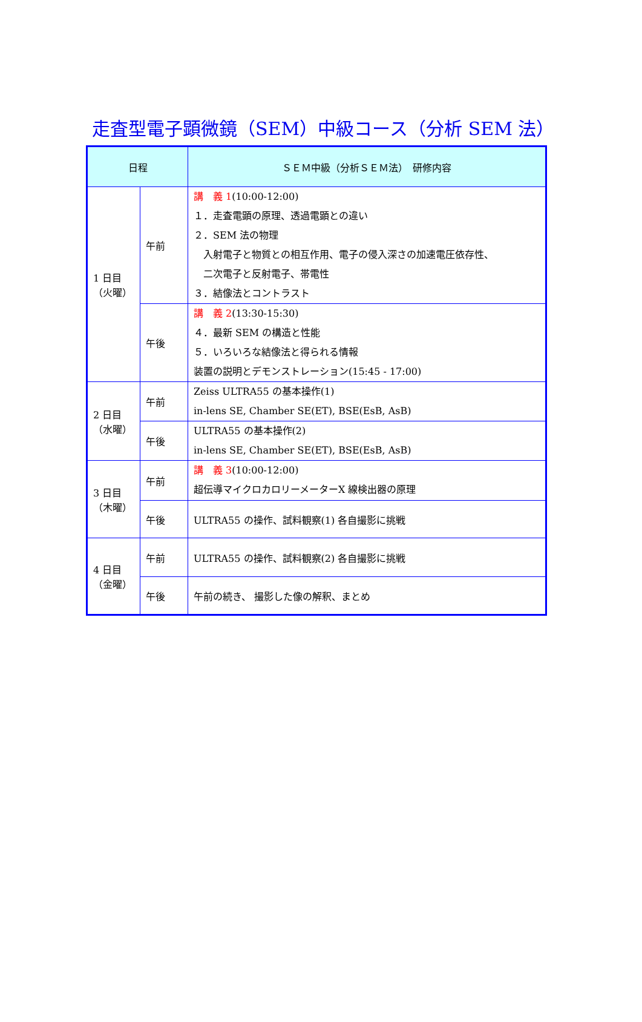走査型電子顕微鏡（SEM）中級コース（分析 SEM 法）
| 日程 | | ＳＥＭ中級（分析ＳＥＭ法） 研修内容 |
| --- | --- | --- |
| 1 日目 （火曜） | 午前 | 講 義 1 (10:00-12:00) １．走査電顕の原理、透過電顕との違い ２．SEM 法の物理 入射電子と物質との相互作用、電子の侵入深さの加速電圧依存性、 二次電子と反射電子、帯電性 ３．結像法とコントラスト |
| | 午後 | 講 義 2 (13:30-15:30) ４．最新 SEM の構造と性能 ５．いろいろな結像法と得られる情報 装置の説明とデモンストレーション(15:45 - 17:00) |
| 2 日目 （水曜） | 午前 | Zeiss ULTRA55 の基本操作(1) in-lens SE, Chamber SE(ET), BSE(EsB, AsB) |
| | 午後 | ULTRA55 の基本操作(2) in-lens SE, Chamber SE(ET), BSE(EsB, AsB) |
| 3 日目 （木曜） | 午前 | 講 義 3 (10:00-12:00) 超伝導マイクロカロリーメーターX 線検出器の原理 |
| | 午後 | ULTRA55 の操作、試料観察(1) 各自撮影に挑戦 |
| 4 日目 （金曜） | 午前 | ULTRA55 の操作、試料観察(2) 各自撮影に挑戦 |
| | 午後 | 午前の続き、 撮影した像の解釈、まとめ |